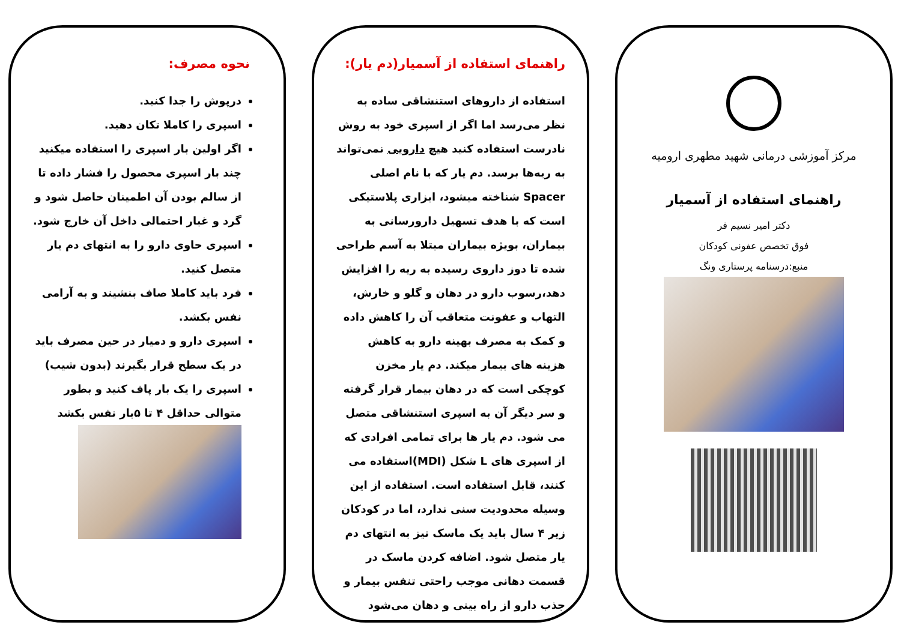مرکز آموزشی درمانی شهید مطهری ارومیه
راهنمای استفاده از آسمیار
دکتر امیر نسیم فر
فوق تخصص عفونی کودکان
منبع:درسنامه پرستاری ونگ
راهنمای استفاده از آسمیار(دم یار):
استفاده از داروهای استنشاقی ساده به نظر می‌رسد اما اگر از اسپری خود به روش نادرست استفاده کنید هیچ دارویی نمی‌تواند به ریه‌ها برسد. دم یار که با نام اصلی Spacer شناخته میشود، ابزاری پلاستیکی است که با هدف تسهیل دارورسانی به بیماران، بویژه بیماران مبتلا به آسم طراحی شده تا دوز داروی رسیده به ریه را افزایش دهد،رسوب دارو در دهان و گلو و خارش، التهاب و عفونت متعاقب آن را کاهش داده و کمک به مصرف بهینه دارو به کاهش هزینه های بیمار میکند. دم یار مخزن کوچکی است که در دهان بیمار قرار گرفته و سر دیگر آن به اسپری استنشاقی متصل می شود. دم یار ها برای تمامی افرادی که از اسپری های L شکل (MDI)استفاده می کنند، قابل استفاده است. استفاده از این وسیله محدودیت سنی ندارد، اما در کودکان زیر ۴ سال باید یک ماسک نیز به انتهای دم یار متصل شود. اضافه کردن ماسک در قسمت دهانی موجب راحتی تنفس بیمار و جذب دارو از راه بینی و دهان می‌شود
نحوه مصرف:
درپوش را جدا کنید.
اسپری را کاملا تکان دهید.
اگر اولین بار اسپری را استفاده میکنید چند بار اسپری محصول را فشار داده تا از سالم بودن آن اطمینان حاصل شود و گرد و غبار احتمالی داخل آن خارج شود.
اسپری حاوی دارو را به انتهای دم یار متصل کنید.
فرد باید کاملا صاف بنشیند و به آرامی نفس بکشد.
اسپری دارو و دمیار در حین مصرف باید در یک سطح قرار بگیرند (بدون شیب)
اسپری را یک بار پاف کنید و بطور متوالی حداقل ۴ تا ۵بار نفس بکشد